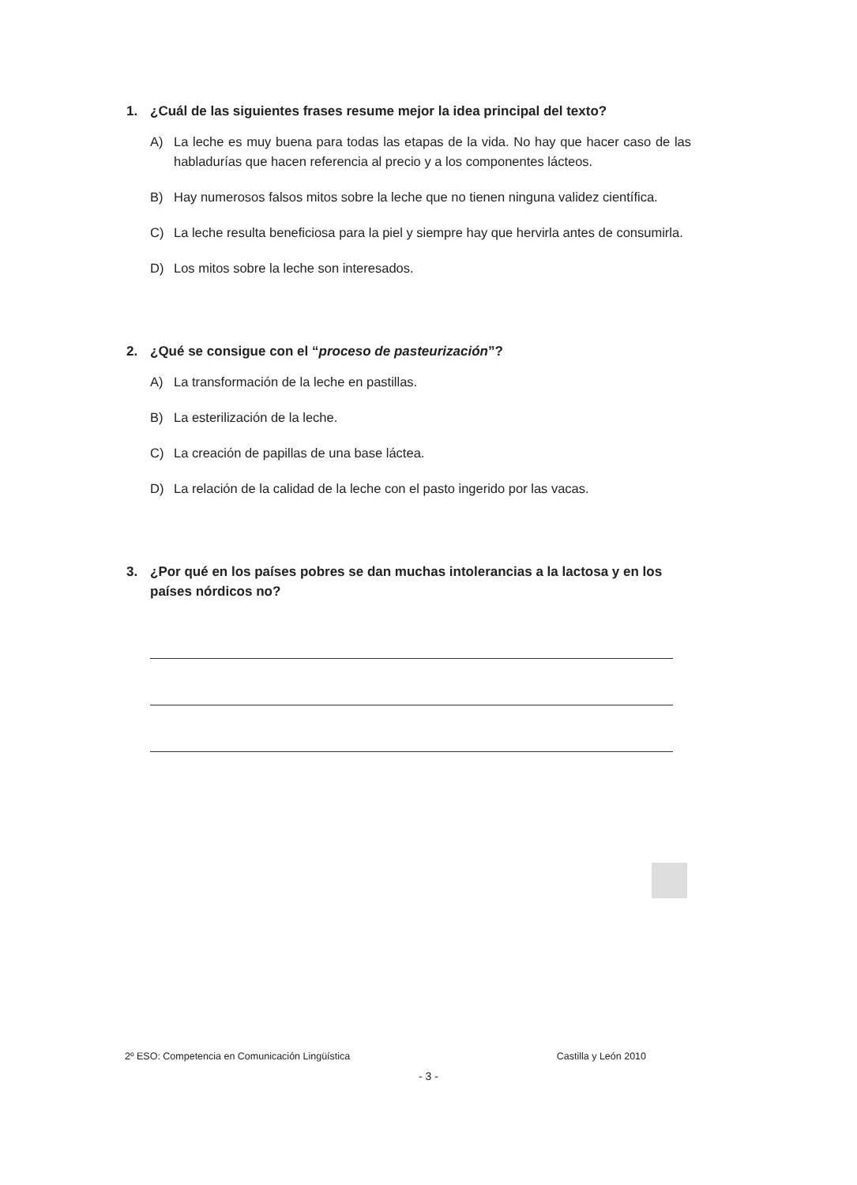1. ¿Cuál de las siguientes frases resume mejor la idea principal del texto?
A) La leche es muy buena para todas las etapas de la vida. No hay que hacer caso de las habladurías que hacen referencia al precio y a los componentes lácteos.
B) Hay numerosos falsos mitos sobre la leche que no tienen ninguna validez científica.
C) La leche resulta beneficiosa para la piel y siempre hay que hervirla antes de consumirla.
D) Los mitos sobre la leche son interesados.
2. ¿Qué se consigue con el “proceso de pasteurización”?
A) La transformación de la leche en pastillas.
B) La esterilización de la leche.
C) La creación de papillas de una base láctea.
D) La relación de la calidad de la leche con el pasto ingerido por las vacas.
3. ¿Por qué en los países pobres se dan muchas intolerancias a la lactosa y en los países nórdicos no?
2º ESO: Competencia en Comunicación Lingüística Castilla y León 2010
- 3 -